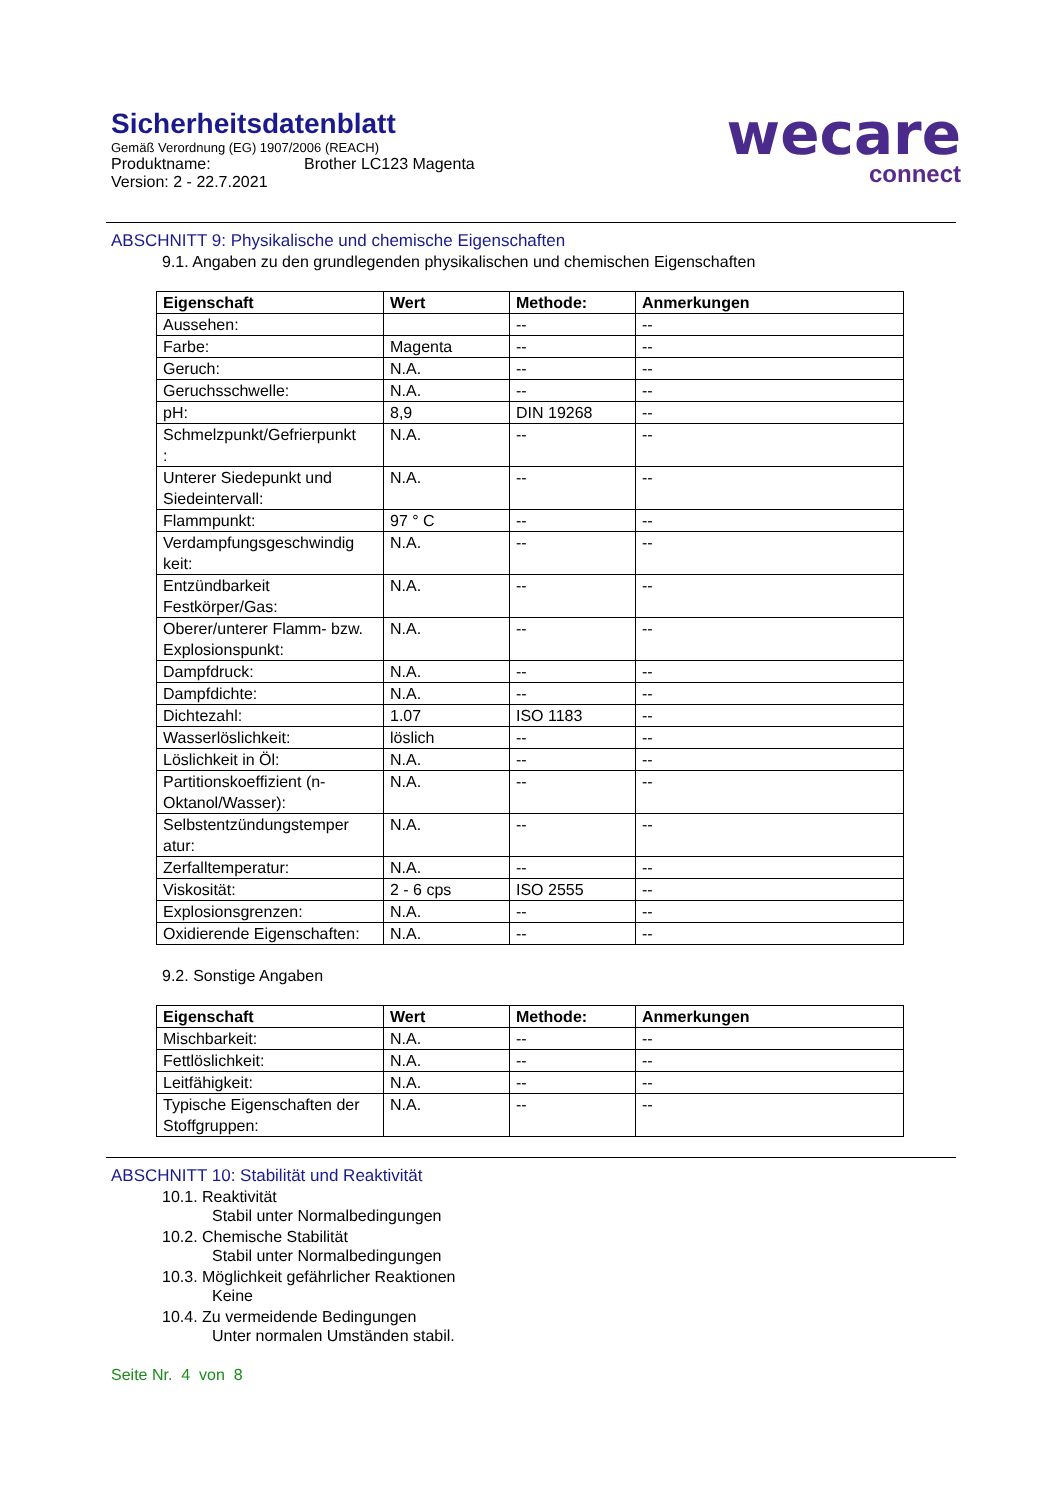wecare
connect
Sicherheitsdatenblatt
Gemäß Verordnung (EG) 1907/2006 (REACH)
Produktname: Brother LC123 Magenta
Version: 2 - 22.7.2021
ABSCHNITT 9: Physikalische und chemische Eigenschaften
9.1. Angaben zu den grundlegenden physikalischen und chemischen Eigenschaften
| Eigenschaft | Wert | Methode: | Anmerkungen |
| --- | --- | --- | --- |
| Aussehen: | | -- | -- |
| Farbe: | Magenta | -- | -- |
| Geruch: | N.A. | -- | -- |
| Geruchsschwelle: | N.A. | -- | -- |
| pH: | 8,9 | DIN 19268 | -- |
| Schmelzpunkt/Gefrierpunkt : | N.A. | -- | -- |
| Unterer Siedepunkt und Siedeintervall: | N.A. | -- | -- |
| Flammpunkt: | 97 ° C | -- | -- |
| Verdampfungsgeschwindig keit: | N.A. | -- | -- |
| Entzündbarkeit Festkörper/Gas: | N.A. | -- | -- |
| Oberer/unterer Flamm- bzw. Explosionspunkt: | N.A. | -- | -- |
| Dampfdruck: | N.A. | -- | -- |
| Dampfdichte: | N.A. | -- | -- |
| Dichtezahl: | 1.07 | ISO 1183 | -- |
| Wasserlöslichkeit: | löslich | -- | -- |
| Löslichkeit in Öl: | N.A. | -- | -- |
| Partitionskoeffizient (n-Oktanol/Wasser): | N.A. | -- | -- |
| Selbstentzündungstemper atur: | N.A. | -- | -- |
| Zerfalltemperatur: | N.A. | -- | -- |
| Viskosität: | 2 - 6 cps | ISO 2555 | -- |
| Explosionsgrenzen: | N.A. | -- | -- |
| Oxidierende Eigenschaften: | N.A. | -- | -- |
9.2. Sonstige Angaben
| Eigenschaft | Wert | Methode: | Anmerkungen |
| --- | --- | --- | --- |
| Mischbarkeit: | N.A. | -- | -- |
| Fettlöslichkeit: | N.A. | -- | -- |
| Leitfähigkeit: | N.A. | -- | -- |
| Typische Eigenschaften der Stoffgruppen: | N.A. | -- | -- |
ABSCHNITT 10: Stabilität und Reaktivität
10.1. Reaktivität
Stabil unter Normalbedingungen
10.2. Chemische Stabilität
Stabil unter Normalbedingungen
10.3. Möglichkeit gefährlicher Reaktionen
Keine
10.4. Zu vermeidende Bedingungen
Unter normalen Umständen stabil.
Seite Nr. 4 von 8